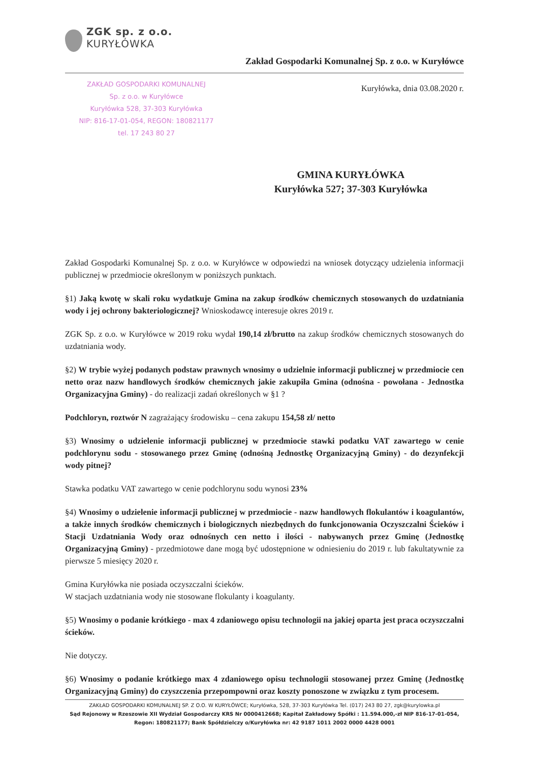ZGK sp. z o.o.
KURYŁÓWKA
Zakład Gospodarki Komunalnej Sp. z o.o. w Kuryłówce
ZAKŁAD GOSPODARKI KOMUNALNEJ
Sp. z o.o. w Kuryłówce
Kuryłówka 528, 37-303 Kuryłówka
NIP: 816-17-01-054, REGON: 180821177
tel. 17 243 80 27
Kuryłówka, dnia 03.08.2020 r.
GMINA KURYŁÓWKA
Kuryłówka 527; 37-303 Kuryłówka
Zakład Gospodarki Komunalnej Sp. z o.o. w Kuryłówce w odpowiedzi na wniosek dotyczący udzielenia informacji publicznej w przedmiocie określonym w poniższych punktach.
§1) Jaką kwotę w skali roku wydatkuje Gmina na zakup środków chemicznych stosowanych do uzdatniania wody i jej ochrony bakteriologicznej? Wnioskodawcę interesuje okres 2019 r.
ZGK Sp. z o.o. w Kuryłówce w 2019 roku wydał 190,14 zł/brutto na zakup środków chemicznych stosowanych do uzdatniania wody.
§2) W trybie wyżej podanych podstaw prawnych wnosimy o udzielnie informacji publicznej w przedmiocie cen netto oraz nazw handlowych środków chemicznych jakie zakupiła Gmina (odnośna - powołana - Jednostka Organizacyjna Gminy) - do realizacji zadań określonych w §1 ?
Podchloryn, roztwór N zagrażający środowisku – cena zakupu 154,58 zł/ netto
§3) Wnosimy o udzielenie informacji publicznej w przedmiocie stawki podatku VAT zawartego w cenie podchlorynu sodu - stosowanego przez Gminę (odnośną Jednostkę Organizacyjną Gminy) - do dezynfekcji wody pitnej?
Stawka podatku VAT zawartego w cenie podchlorynu sodu wynosi 23%
§4) Wnosimy o udzielenie informacji publicznej w przedmiocie - nazw handlowych flokulantów i koagulantów, a także innych środków chemicznych i biologicznych niezbędnych do funkcjonowania Oczyszczalni Ścieków i Stacji Uzdatniania Wody oraz odnośnych cen netto i ilości - nabywanych przez Gminę (Jednostkę Organizacyjną Gminy) - przedmiotowe dane mogą być udostępnione w odniesieniu do 2019 r. lub fakultatywnie za pierwsze 5 miesięcy 2020 r.
Gmina Kuryłówka nie posiada oczyszczalni ścieków.
W stacjach uzdatniania wody nie stosowane flokulanty i koagulanty.
§5) Wnosimy o podanie krótkiego - max 4 zdaniowego opisu technologii na jakiej oparta jest praca oczyszczalni ścieków.
Nie dotyczy.
§6) Wnosimy o podanie krótkiego max 4 zdaniowego opisu technologii stosowanej przez Gminę (Jednostkę Organizacyjną Gminy) do czyszczenia przepompowni oraz koszty ponoszone w związku z tym procesem.
ZAKŁAD GOSPODARKI KOMUNALNEJ SP. Z O.O. W KURYŁÓWCE; Kuryłówka, 528, 37-303 Kuryłówka Tel. (017) 243 80 27, zgk@kurylowka.pl
Sąd Rejonowy w Rzeszowie XII Wydział Gospodarczy KRS Nr 0000412668; Kapitał Zakładowy Spółki : 11.594.000,-zł NIP 816-17-01-054, Regon: 180821177; Bank Spółdzielczy o/Kuryłówka nr: 42 9187 1011 2002 0000 4428 0001